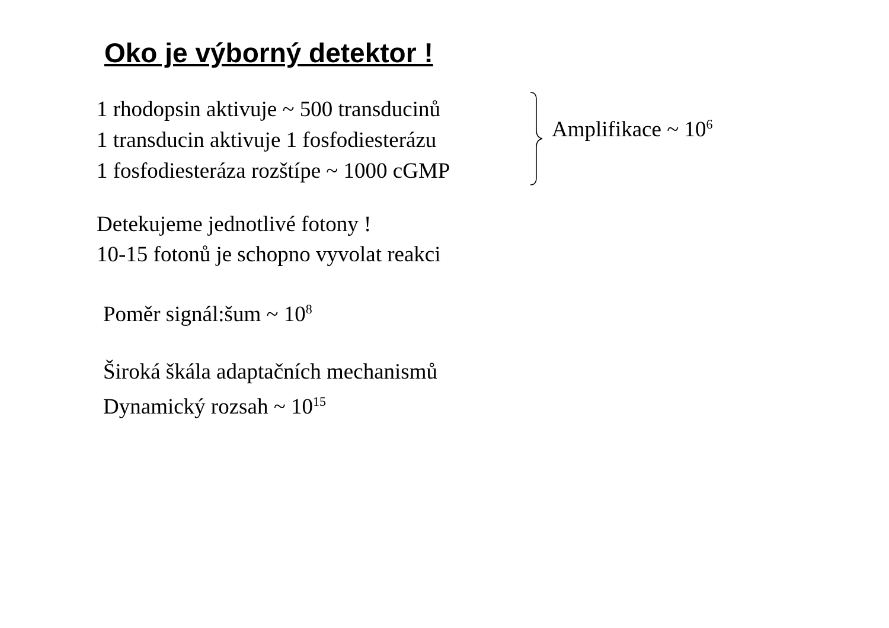Oko je výborný detektor !
1 rhodopsin aktivuje ~ 500 transducinů
1 transducin aktivuje 1 fosfodiesterázu
1 fosfodiesteráza rozštípe ~ 1000 cGMP
Amplifikace ~ 10<sup>6</sup>
Detekujeme jednotlivé fotony !
10-15 fotonů je schopno vyvolat reakci
Poměr signál:šum ~ 10<sup>8</sup>
Široká škála adaptačních mechanismů
Dynamický rozsah ~ 10<sup>15</sup>